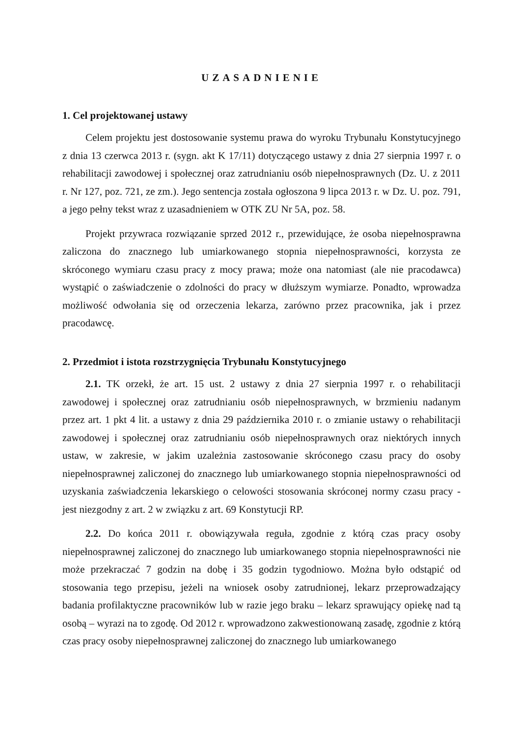UZASADNIENIE
1. Cel projektowanej ustawy
Celem projektu jest dostosowanie systemu prawa do wyroku Trybunału Konstytucyjnego z dnia 13 czerwca 2013 r. (sygn. akt K 17/11) dotyczącego ustawy z dnia 27 sierpnia 1997 r. o rehabilitacji zawodowej i społecznej oraz zatrudnianiu osób niepełnosprawnych (Dz. U. z 2011 r. Nr 127, poz. 721, ze zm.). Jego sentencja została ogłoszona 9 lipca 2013 r. w Dz. U. poz. 791, a jego pełny tekst wraz z uzasadnieniem w OTK ZU Nr 5A, poz. 58.
Projekt przywraca rozwiązanie sprzed 2012 r., przewidujące, że osoba niepełnosprawna zaliczona do znacznego lub umiarkowanego stopnia niepełnosprawności, korzysta ze skróconego wymiaru czasu pracy z mocy prawa; może ona natomiast (ale nie pracodawca) wystąpić o zaświadczenie o zdolności do pracy w dłuższym wymiarze. Ponadto, wprowadza możliwość odwołania się od orzeczenia lekarza, zarówno przez pracownika, jak i przez pracodawcę.
2. Przedmiot i istota rozstrzygnięcia Trybunału Konstytucyjnego
2.1. TK orzekł, że art. 15 ust. 2 ustawy z dnia 27 sierpnia 1997 r. o rehabilitacji zawodowej i społecznej oraz zatrudnianiu osób niepełnosprawnych, w brzmieniu nadanym przez art. 1 pkt 4 lit. a ustawy z dnia 29 października 2010 r. o zmianie ustawy o rehabilitacji zawodowej i społecznej oraz zatrudnianiu osób niepełnosprawnych oraz niektórych innych ustaw, w zakresie, w jakim uzależnia zastosowanie skróconego czasu pracy do osoby niepełnosprawnej zaliczonej do znacznego lub umiarkowanego stopnia niepełnosprawności od uzyskania zaświadczenia lekarskiego o celowości stosowania skróconej normy czasu pracy - jest niezgodny z art. 2 w związku z art. 69 Konstytucji RP.
2.2. Do końca 2011 r. obowiązywała reguła, zgodnie z którą czas pracy osoby niepełnosprawnej zaliczonej do znacznego lub umiarkowanego stopnia niepełnosprawności nie może przekraczać 7 godzin na dobę i 35 godzin tygodniowo. Można było odstąpić od stosowania tego przepisu, jeżeli na wniosek osoby zatrudnionej, lekarz przeprowadzający badania profilaktyczne pracowników lub w razie jego braku – lekarz sprawujący opiekę nad tą osobą – wyrazi na to zgodę. Od 2012 r. wprowadzono zakwestionowaną zasadę, zgodnie z którą czas pracy osoby niepełnosprawnej zaliczonej do znacznego lub umiarkowanego